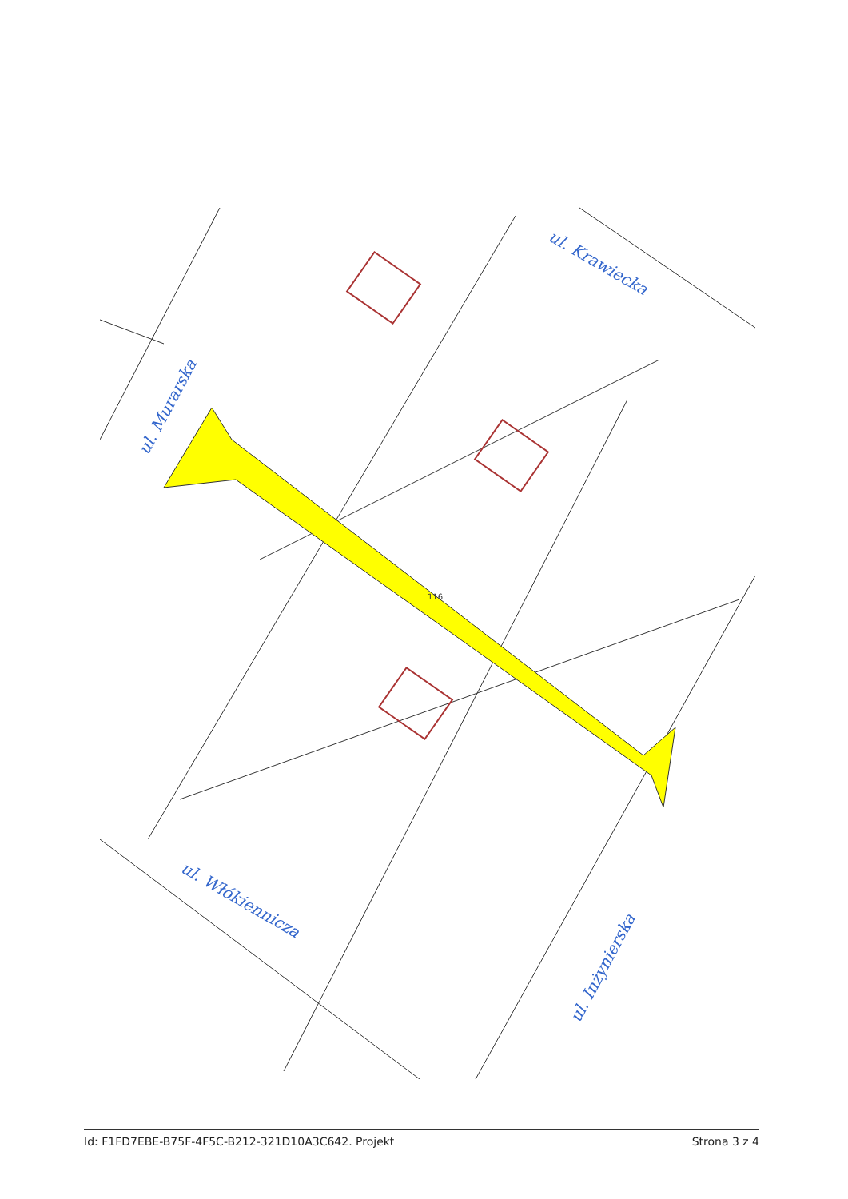ul. Murarska
ul. Krawiecka
ul. Włókiennicza
ul. Inżynierska
116
Id: F1FD7EBE-B75F-4F5C-B212-321D10A3C642. Projekt Strona 3 z 4